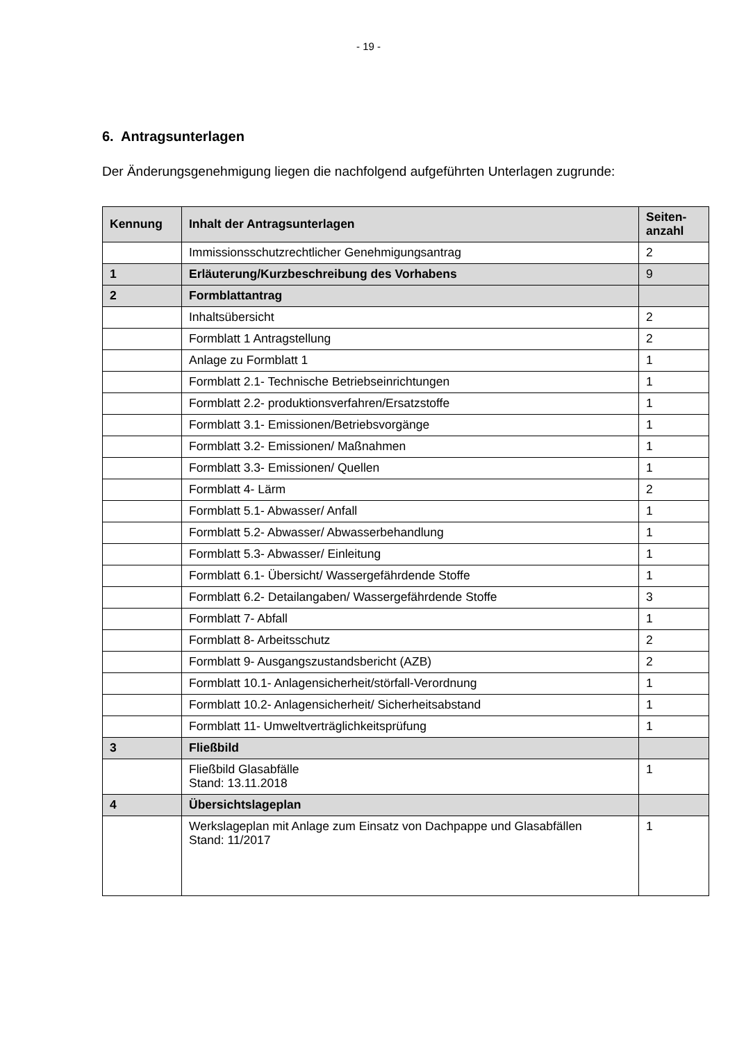- 19 -
6. Antragsunterlagen
Der Änderungsgenehmigung liegen die nachfolgend aufgeführten Unterlagen zugrunde:
| Kennung | Inhalt der Antragsunterlagen | Seiten- anzahl |
| --- | --- | --- |
| | Immissionsschutzrechtlicher Genehmigungsantrag | 2 |
| 1 | Erläuterung/Kurzbeschreibung des Vorhabens | 9 |
| 2 | Formblattantrag | |
| | Inhaltsübersicht | 2 |
| | Formblatt 1 Antragstellung | 2 |
| | Anlage zu Formblatt 1 | 1 |
| | Formblatt 2.1- Technische Betriebseinrichtungen | 1 |
| | Formblatt 2.2- produktionsverfahren/Ersatzstoffe | 1 |
| | Formblatt 3.1- Emissionen/Betriebsvorgänge | 1 |
| | Formblatt 3.2- Emissionen/ Maßnahmen | 1 |
| | Formblatt 3.3- Emissionen/ Quellen | 1 |
| | Formblatt 4- Lärm | 2 |
| | Formblatt 5.1- Abwasser/ Anfall | 1 |
| | Formblatt 5.2- Abwasser/ Abwasserbehandlung | 1 |
| | Formblatt 5.3- Abwasser/ Einleitung | 1 |
| | Formblatt 6.1- Übersicht/ Wassergefährdende Stoffe | 1 |
| | Formblatt 6.2- Detailangaben/ Wassergefährdende Stoffe | 3 |
| | Formblatt 7- Abfall | 1 |
| | Formblatt 8- Arbeitsschutz | 2 |
| | Formblatt 9- Ausgangszustandsbericht (AZB) | 2 |
| | Formblatt 10.1- Anlagensicherheit/störfall-Verordnung | 1 |
| | Formblatt 10.2- Anlagensicherheit/ Sicherheitsabstand | 1 |
| | Formblatt 11- Umweltverträglichkeitsprüfung | 1 |
| 3 | Fließbild | |
| | Fließbild Glasabfälle Stand: 13.11.2018 | 1 |
| 4 | Übersichtslageplan | |
| | Werkslageplan mit Anlage zum Einsatz von Dachpappe und Glasabfällen Stand: 11/2017 | 1 |